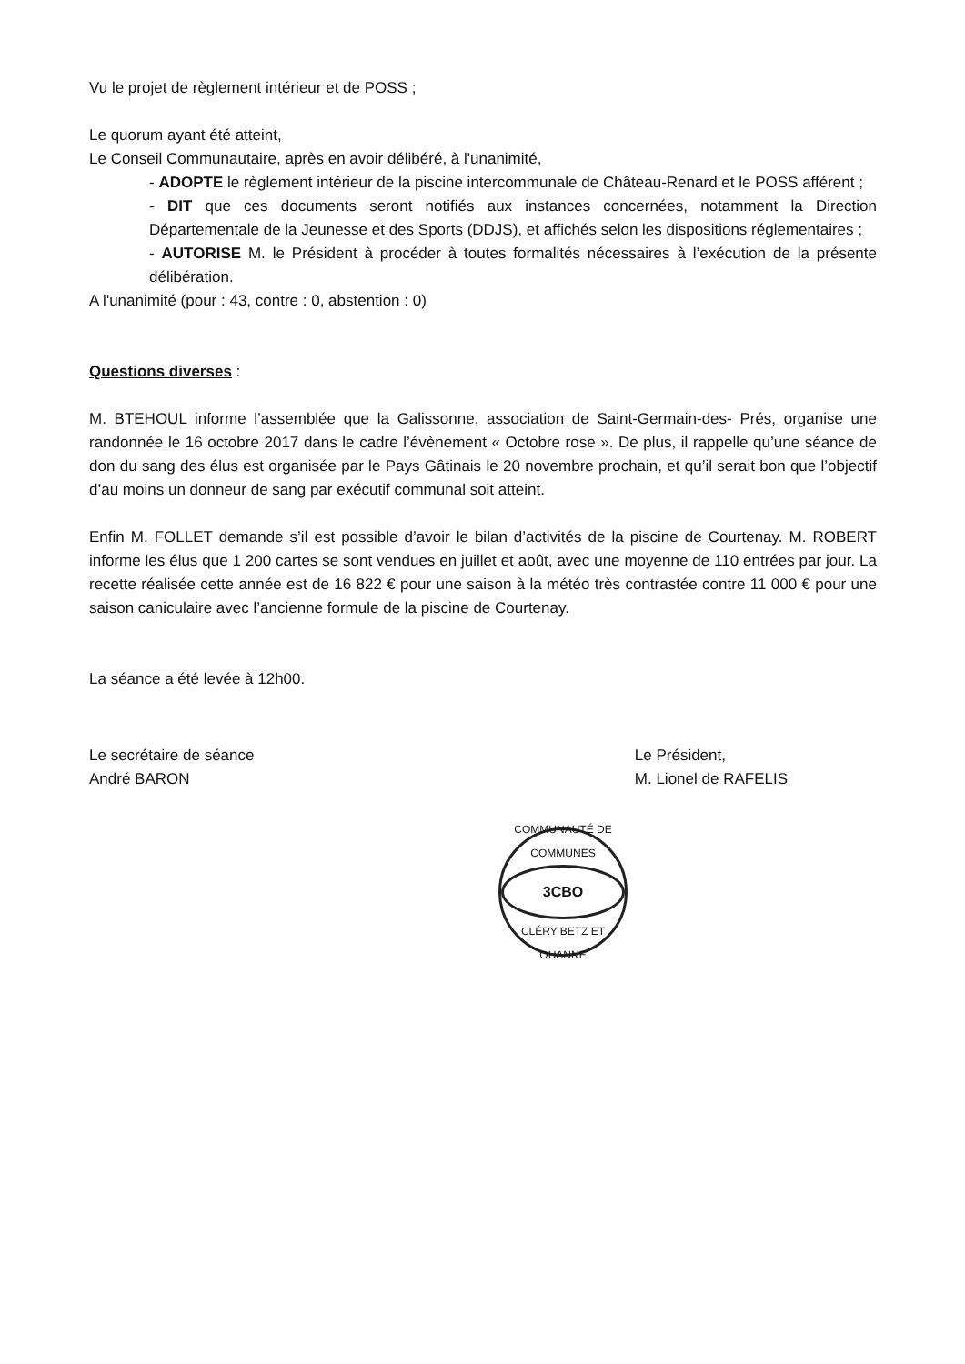Vu le projet de règlement intérieur et de POSS ;
Le quorum ayant été atteint,
Le Conseil Communautaire, après en avoir délibéré, à l'unanimité,
- ADOPTE le règlement intérieur de la piscine intercommunale de Château-Renard et le POSS afférent ;
- DIT que ces documents seront notifiés aux instances concernées, notamment la Direction Départementale de la Jeunesse et des Sports (DDJS), et affichés selon les dispositions réglementaires ;
- AUTORISE M. le Président à procéder à toutes formalités nécessaires à l’exécution de la présente délibération.
A l'unanimité (pour : 43, contre : 0, abstention : 0)
Questions diverses :
M. BTEHOUL informe l’assemblée que la Galissonne, association de Saint-Germain-des- Prés, organise une randonnée le 16 octobre 2017 dans le cadre l’évènement « Octobre rose ». De plus, il rappelle qu’une séance de don du sang des élus est organisée par le Pays Gâtinais le 20 novembre prochain, et qu’il serait bon que l’objectif d’au moins un donneur de sang par exécutif communal soit atteint.
Enfin M. FOLLET demande s’il est possible d’avoir le bilan d’activités de la piscine de Courtenay. M. ROBERT informe les élus que 1 200 cartes se sont vendues en juillet et août, avec une moyenne de 110 entrées par jour. La recette réalisée cette année est de 16 822 € pour une saison à la météo très contrastée contre 11 000 € pour une saison caniculaire avec l’ancienne formule de la piscine de Courtenay.
La séance a été levée à 12h00.
Le secrétaire de séance
André BARON
Le Président,
M. Lionel de RAFELIS
COMMUNAUTÉ DE COMMUNES
3CBO
CLÉRY BETZ ET OUANNE